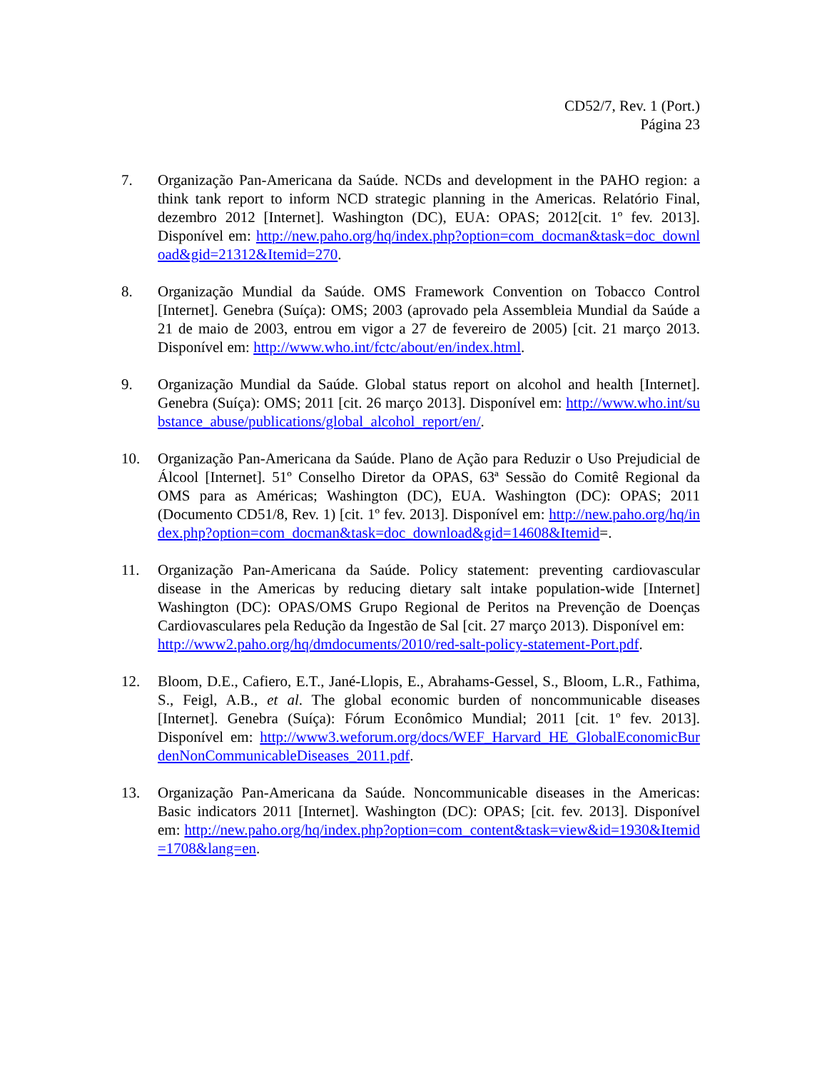CD52/7, Rev. 1 (Port.)
Página 23
7. Organização Pan-Americana da Saúde. NCDs and development in the PAHO region: a think tank report to inform NCD strategic planning in the Americas. Relatório Final, dezembro 2012 [Internet]. Washington (DC), EUA: OPAS; 2012[cit. 1º fev. 2013]. Disponível em: http://new.paho.org/hq/index.php?option=com_docman&task=doc_download&gid=21312&Itemid=270.
8. Organização Mundial da Saúde. OMS Framework Convention on Tobacco Control [Internet]. Genebra (Suíça): OMS; 2003 (aprovado pela Assembleia Mundial da Saúde a 21 de maio de 2003, entrou em vigor a 27 de fevereiro de 2005) [cit. 21 março 2013. Disponível em: http://www.who.int/fctc/about/en/index.html.
9. Organização Mundial da Saúde. Global status report on alcohol and health [Internet]. Genebra (Suíça): OMS; 2011 [cit. 26 março 2013]. Disponível em: http://www.who.int/substance_abuse/publications/global_alcohol_report/en/.
10. Organização Pan-Americana da Saúde. Plano de Ação para Reduzir o Uso Prejudicial de Álcool [Internet]. 51º Conselho Diretor da OPAS, 63ª Sessão do Comitê Regional da OMS para as Américas; Washington (DC), EUA. Washington (DC): OPAS; 2011 (Documento CD51/8, Rev. 1) [cit. 1º fev. 2013]. Disponível em: http://new.paho.org/hq/index.php?option=com_docman&task=doc_download&gid=14608&Itemid=.
11. Organização Pan-Americana da Saúde. Policy statement: preventing cardiovascular disease in the Americas by reducing dietary salt intake population-wide [Internet] Washington (DC): OPAS/OMS Grupo Regional de Peritos na Prevenção de Doenças Cardiovasculares pela Redução da Ingestão de Sal [cit. 27 março 2013). Disponível em:
http://www2.paho.org/hq/dmdocuments/2010/red-salt-policy-statement-Port.pdf.
12. Bloom, D.E., Cafiero, E.T., Jané-Llopis, E., Abrahams-Gessel, S., Bloom, L.R., Fathima, S., Feigl, A.B., et al. The global economic burden of noncommunicable diseases [Internet]. Genebra (Suíça): Fórum Econômico Mundial; 2011 [cit. 1º fev. 2013]. Disponível em: http://www3.weforum.org/docs/WEF_Harvard_HE_GlobalEconomicBurdenNonCommunicableDiseases_2011.pdf.
13. Organização Pan-Americana da Saúde. Noncommunicable diseases in the Americas: Basic indicators 2011 [Internet]. Washington (DC): OPAS; [cit. fev. 2013]. Disponível em: http://new.paho.org/hq/index.php?option=com_content&task=view&id=1930&Itemid=1708&lang=en.